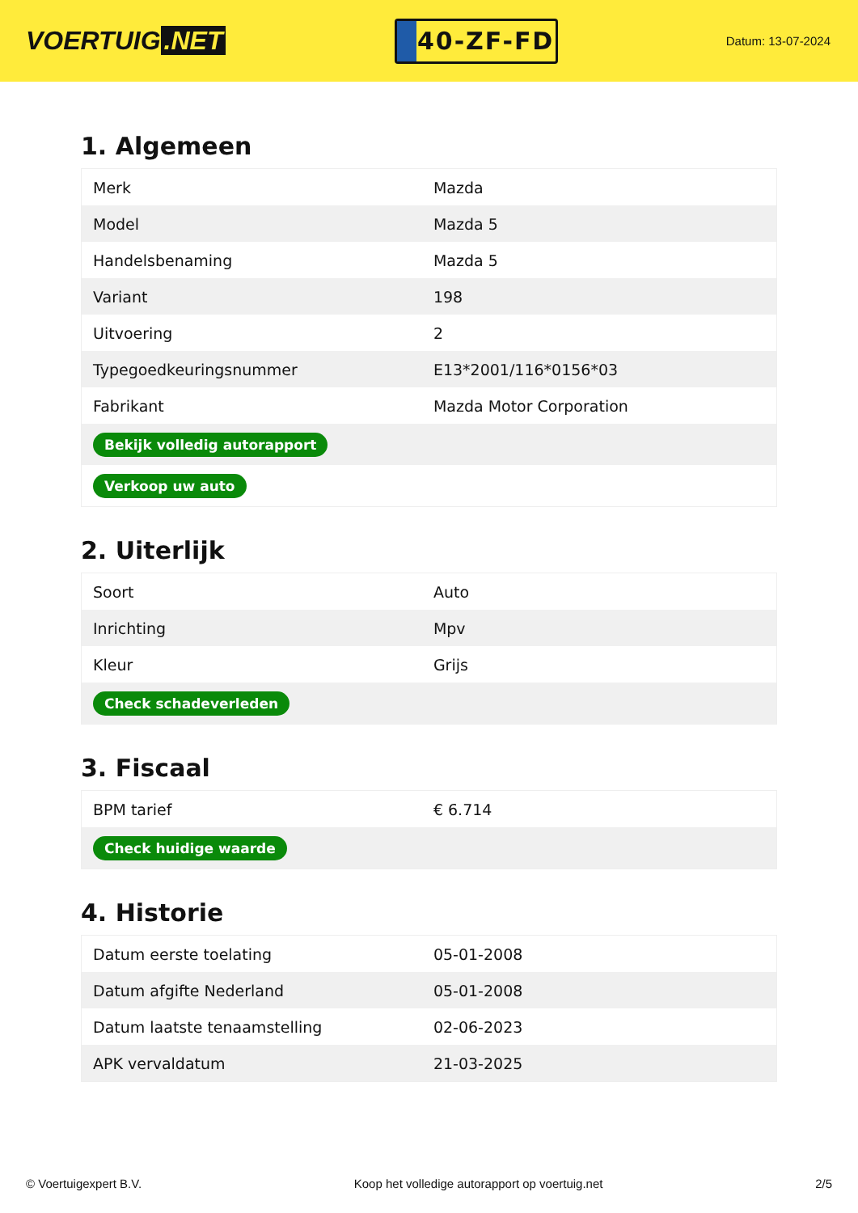VOERTUIG.NET
40-ZF-FD
Datum: 13-07-2024
1. Algemeen
| Merk | Mazda |
| Model | Mazda 5 |
| Handelsbenaming | Mazda 5 |
| Variant | 198 |
| Uitvoering | 2 |
| Typegoedkeuringsnummer | E13*2001/116*0156*03 |
| Fabrikant | Mazda Motor Corporation |
| Bekijk volledig autorapport | |
| Verkoop uw auto | |
2. Uiterlijk
| Soort | Auto |
| Inrichting | Mpv |
| Kleur | Grijs |
| Check schadeverleden | |
3. Fiscaal
| BPM tarief | € 6.714 |
| Check huidige waarde | |
4. Historie
| Datum eerste toelating | 05-01-2008 |
| Datum afgifte Nederland | 05-01-2008 |
| Datum laatste tenaamstelling | 02-06-2023 |
| APK vervaldatum | 21-03-2025 |
© Voertuigexpert B.V. Koop het volledige autorapport op voertuig.net 2/5